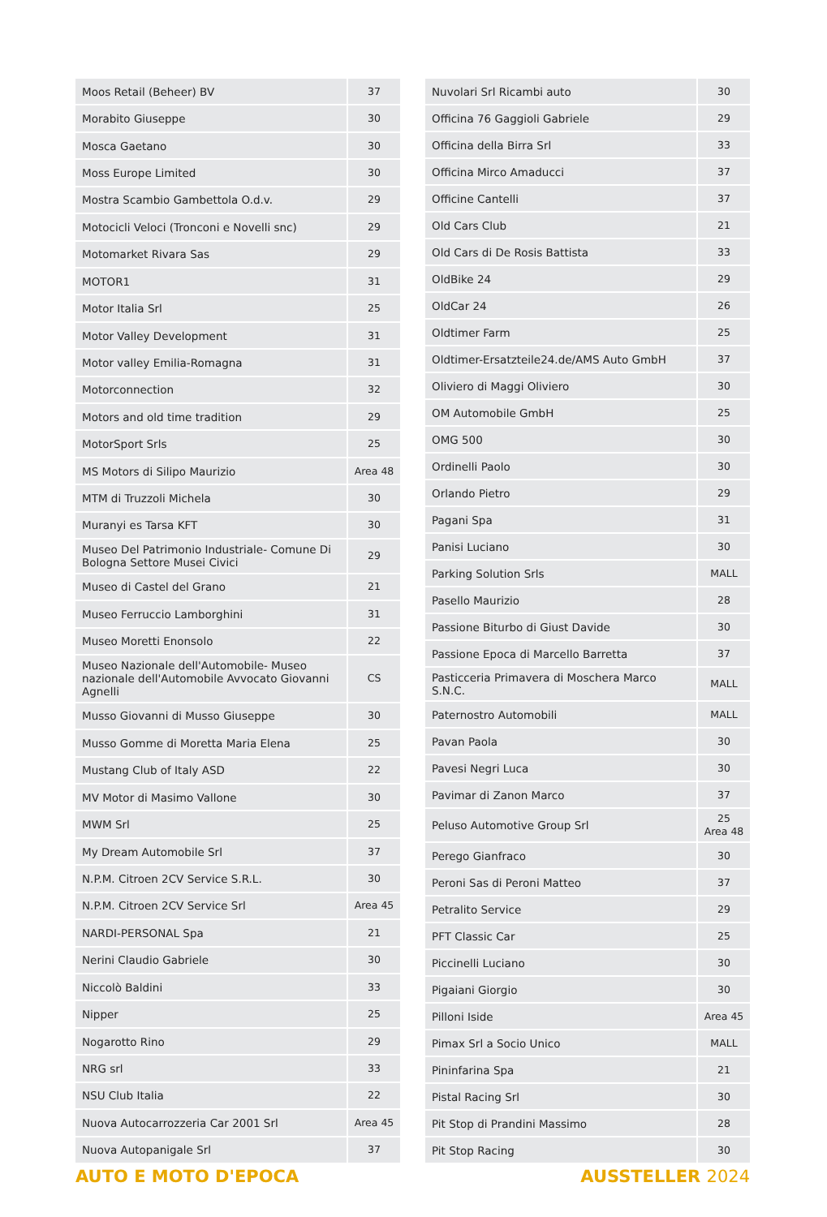| Moos Retail (Beheer) BV | 37 |
| Morabito Giuseppe | 30 |
| Mosca Gaetano | 30 |
| Moss Europe Limited | 30 |
| Mostra Scambio Gambettola O.d.v. | 29 |
| Motocicli Veloci (Tronconi e Novelli snc) | 29 |
| Motomarket Rivara Sas | 29 |
| MOTOR1 | 31 |
| Motor Italia Srl | 25 |
| Motor Valley Development | 31 |
| Motor valley Emilia-Romagna | 31 |
| Motorconnection | 32 |
| Motors and old time tradition | 29 |
| MotorSport Srls | 25 |
| MS Motors di Silipo Maurizio | Area 48 |
| MTM di Truzzoli Michela | 30 |
| Muranyi es Tarsa KFT | 30 |
| Museo Del Patrimonio Industriale- Comune Di Bologna Settore Musei Civici | 29 |
| Museo di Castel del Grano | 21 |
| Museo Ferruccio Lamborghini | 31 |
| Museo Moretti Enonsolo | 22 |
| Museo Nazionale dell'Automobile- Museo nazionale dell'Automobile Avvocato Giovanni Agnelli | CS |
| Musso Giovanni di Musso Giuseppe | 30 |
| Musso Gomme di Moretta Maria Elena | 25 |
| Mustang Club of Italy ASD | 22 |
| MV Motor di Masimo Vallone | 30 |
| MWM Srl | 25 |
| My Dream Automobile Srl | 37 |
| N.P.M. Citroen 2CV Service S.R.L. | 30 |
| N.P.M. Citroen 2CV Service Srl | Area 45 |
| NARDI-PERSONAL Spa | 21 |
| Nerini Claudio Gabriele | 30 |
| Niccolò Baldini | 33 |
| Nipper | 25 |
| Nogarotto Rino | 29 |
| NRG srl | 33 |
| NSU Club Italia | 22 |
| Nuova Autocarrozzeria Car 2001 Srl | Area 45 |
| Nuova Autopanigale Srl | 37 |
| Nuvolari Srl Ricambi auto | 30 |
| Officina 76 Gaggioli Gabriele | 29 |
| Officina della Birra Srl | 33 |
| Officina Mirco Amaducci | 37 |
| Officine Cantelli | 37 |
| Old Cars Club | 21 |
| Old Cars di De Rosis Battista | 33 |
| OldBike 24 | 29 |
| OldCar 24 | 26 |
| Oldtimer Farm | 25 |
| Oldtimer-Ersatzteile24.de/AMS Auto GmbH | 37 |
| Oliviero di Maggi Oliviero | 30 |
| OM Automobile GmbH | 25 |
| OMG 500 | 30 |
| Ordinelli Paolo | 30 |
| Orlando Pietro | 29 |
| Pagani Spa | 31 |
| Panisi Luciano | 30 |
| Parking Solution Srls | MALL |
| Pasello Maurizio | 28 |
| Passione Biturbo di Giust Davide | 30 |
| Passione Epoca di Marcello Barretta | 37 |
| Pasticceria Primavera di Moschera Marco S.N.C. | MALL |
| Paternostro Automobili | MALL |
| Pavan Paola | 30 |
| Pavesi Negri Luca | 30 |
| Pavimar di Zanon Marco | 37 |
| Peluso Automotive Group Srl | 25 Area 48 |
| Perego Gianfraco | 30 |
| Peroni Sas di Peroni Matteo | 37 |
| Petralito Service | 29 |
| PFT Classic Car | 25 |
| Piccinelli Luciano | 30 |
| Pigaiani Giorgio | 30 |
| Pilloni Iside | Area 45 |
| Pimax Srl a Socio Unico | MALL |
| Pininfarina Spa | 21 |
| Pistal Racing Srl | 30 |
| Pit Stop di Prandini Massimo | 28 |
| Pit Stop Racing | 30 |
AUTO E MOTO D'EPOCA AUSSTELLER 2024